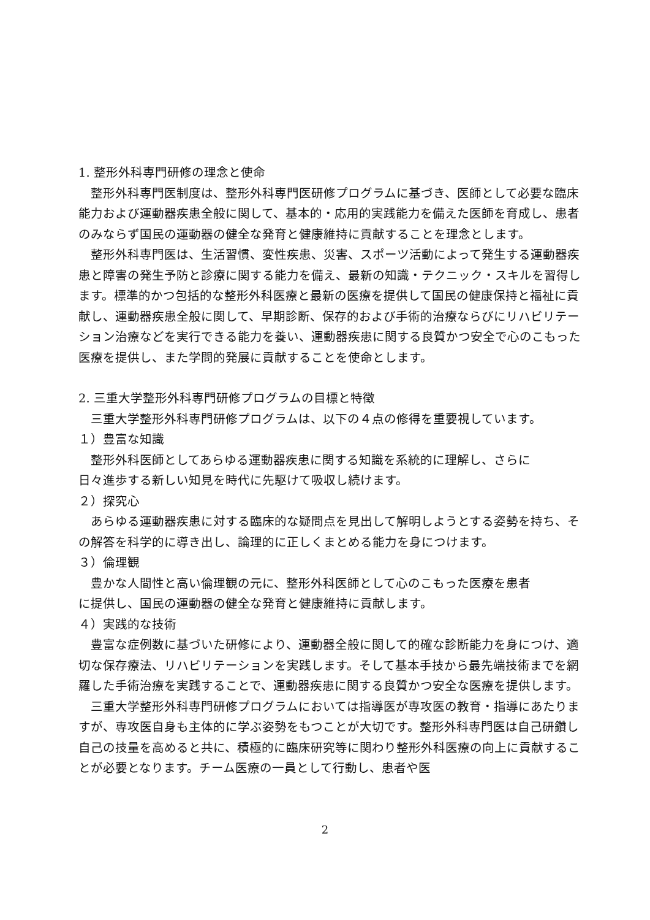1. 整形外科専門研修の理念と使命
整形外科専門医制度は、整形外科専門医研修プログラムに基づき、医師として必要な臨床能力および運動器疾患全般に関して、基本的・応用的実践能力を備えた医師を育成し、患者のみならず国民の運動器の健全な発育と健康維持に貢献することを理念とします。
整形外科専門医は、生活習慣、変性疾患、災害、スポーツ活動によって発生する運動器疾患と障害の発生予防と診療に関する能力を備え、最新の知識・テクニック・スキルを習得します。標準的かつ包括的な整形外科医療と最新の医療を提供して国民の健康保持と福祉に貢献し、運動器疾患全般に関して、早期診断、保存的および手術的治療ならびにリハビリテーション治療などを実行できる能力を養い、運動器疾患に関する良質かつ安全で心のこもった医療を提供し、また学問的発展に貢献することを使命とします。
2. 三重大学整形外科専門研修プログラムの目標と特徴
三重大学整形外科専門研修プログラムは、以下の４点の修得を重要視しています。
１）豊富な知識
整形外科医師としてあらゆる運動器疾患に関する知識を系統的に理解し、さらに
日々進歩する新しい知見を時代に先駆けて吸収し続けます。
２）探究心
あらゆる運動器疾患に対する臨床的な疑問点を見出して解明しようとする姿勢を持ち、その解答を科学的に導き出し、論理的に正しくまとめる能力を身につけます。
３）倫理観
豊かな人間性と高い倫理観の元に、整形外科医師として心のこもった医療を患者
に提供し、国民の運動器の健全な発育と健康維持に貢献します。
４）実践的な技術
豊富な症例数に基づいた研修により、運動器全般に関して的確な診断能力を身につけ、適切な保存療法、リハビリテーションを実践します。そして基本手技から最先端技術までを網羅した手術治療を実践することで、運動器疾患に関する良質かつ安全な医療を提供します。
三重大学整形外科専門研修プログラムにおいては指導医が専攻医の教育・指導にあたりますが、専攻医自身も主体的に学ぶ姿勢をもつことが大切です。整形外科専門医は自己研鑽し自己の技量を高めると共に、積極的に臨床研究等に関わり整形外科医療の向上に貢献することが必要となります。チーム医療の一員として行動し、患者や医
2